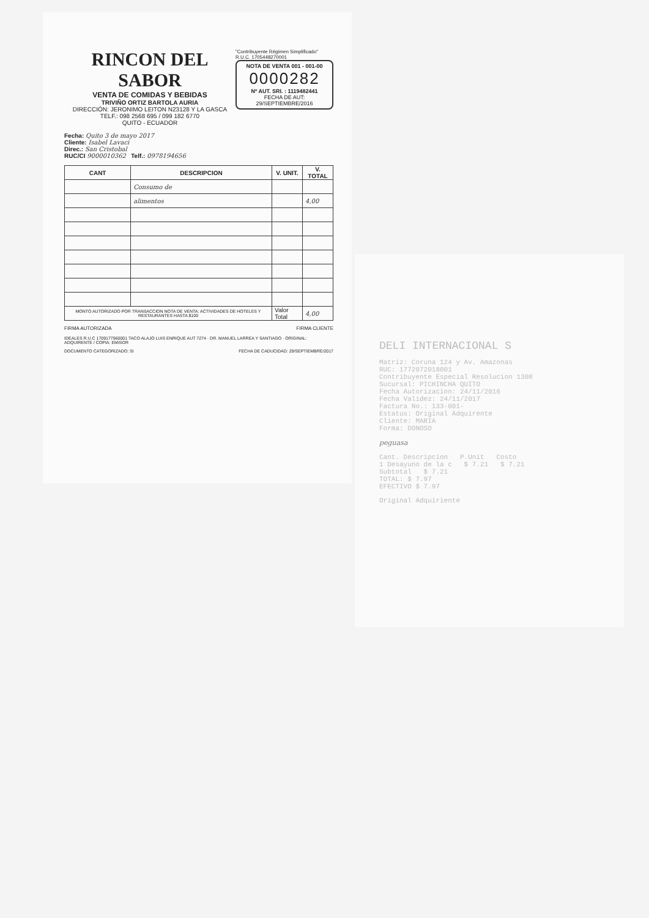RINCON DEL SABOR
VENTA DE COMIDAS Y BEBIDAS
TRIVIÑO ORTIZ BARTOLA AURIA
DIRECCIÓN: JERONIMO LEITON N23128 Y LA GASCA
TELF.: 098 2568 695 / 099 182 6770
QUITO - ECUADOR
"Contribuyente Régimen Simplificado"
R.U.C. 1705448270001
NOTA DE VENTA 001 - 001-00
0000282
Nº AUT. SRI. : 1119482441
FECHA DE AUT: 29/SEPTIEMBRE/2016
Fecha: Quito 3 de mayo 2017
Cliente: Isabel Lavaci
Direc.: San Cristobal
RUC/CI 9000010362 Telf.: 0978194656
| CANT | DESCRIPCION | V. UNIT. | V. TOTAL |
| --- | --- | --- | --- |
| | Consumo de | | |
| | alimentos | | 4,00 |
| MONTO AUTORIZADO POR TRANSACCION NOTA DE VENTA: ACTIVIDADES DE HOTELES Y RESTAURANTES HASTA $100 | | Valor Total | 4,00 |
FIRMA AUTORIZADA FIRMA CLIENTE
IDEALES R.U.C 1709177960001 TACO ALAJO LUIS ENRIQUE AUT 7274 · DR. MANUEL LARREA Y SANTIAGO · ORIGINAL: ADQUIRENTE / COPIA: EMISOR
DOCUMENTO CATEGORIZADO: SI FECHA DE CADUCIDAD: 29/SEPTIEMBRE/2017
DELI INTERNACIONAL S
Matriz: Coruna 124 y Av. Amazonas
RUC: 1772072018001
Contribuyente Especial Resolucion 1308
Sucursal: PICHINCHA QUITO
Fecha Autorizacion: 24/11/2016
Fecha Validez: 24/11/2017
Factura No.: 133-001-
Estatus: Original Adquirente
Cliente: MARIA
Forma: DONOSO
peguasa
Cant. Descripcion P.Unit Costo
1 Desayuno de la c $ 7.21 $ 7.21
Subtotal $ 7.21
TOTAL: $ 7.97
EFECTIVO $ 7.97
Original Adquiriente